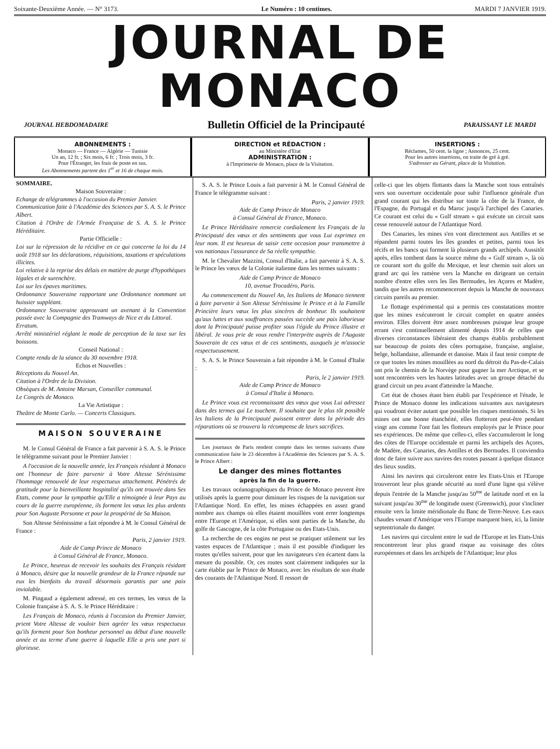Soixante-Deuxième Année. — N° 3173. Le Numéro : 10 centimes. MARDI 7 JANVIER 1919.
JOURNAL DE MONACO
JOURNAL HEBDOMADAIRE Bulletin Officiel de la Principauté PARAISSANT LE MARDI
ABONNEMENTS :
Monaco — France — Algérie — Tunisie
Un an, 12 fr. ; Six mois, 6 fr. ; Trois mois, 3 fr.
Pour l'Étranger, les frais de poste en sus.
Les Abonnements partent des 1<sup>er</sup> et 16 de chaque mois.
DIRECTION et RÉDACTION :
au Ministère d'Etat
ADMINISTRATION :
à l'Imprimerie de Monaco, place de la Visitation.
INSERTIONS :
Réclames, 50 cent. la ligne ; Annonces, 25 cent.
Pour les autres insertions, on traite de gré à gré.
S'adresser au Gérant, place de la Visitation.
SOMMAIRE.
Maison Souveraine :
Echange de télégrammes à l'occasion du Premier Janvier.
Communication faite à l'Académie des Sciences par S. A. S. le Prince Albert.
Citation à l'Ordre de l'Armée Française de S. A. S. le Prince Héréditaire.
Partie Officielle :
Loi sur la répression de la récidive en ce qui concerne la loi du 14 août 1918 sur les déclarations, réquisitions, taxations et spéculations illicites.
Loi relative à la reprise des délais en matière de purge d'hypothèques légales et de surenchère.
Loi sur les épaves maritimes.
Ordonnance Souveraine rapportant une Ordonnance nommant un huissier suppléant.
Ordonnance Souveraine approuvant un avenant à la Convention passée avec la Compagnie des Tramways de Nice et du Littoral.
Erratum.
Arrêté ministériel réglant le mode de perception de la taxe sur les boissons.
Conseil National :
Compte rendu de la séance du 30 novembre 1918.
Echos et Nouvelles :
Réceptions du Nouvel An.
Citation à l'Ordre de la Division.
Obsèques de M. Antoine Marsan, Conseiller communal.
Le Congrès de Monaco.
La Vie Artistique :
Theâtre de Monte Carlo. — Concerts Classiques.
MAISON SOUVERAINE
M. le Consul Général de France a fait parvenir à S. A. S. le Prince le télégramme suivant pour le Premier Janvier :
A l'occasion de la nouvelle année, les Français résidant à Monaco ont l'honneur de faire parvenir à Votre Altesse Sérénissime l'hommage renouvelé de leur respectueux attachement. Pénétrés de gratitude pour la bienveillante hospitalité qu'ils ont trouvée dans Ses Etats, comme pour la sympathie qu'Elle a témoignée à leur Pays au cours de la guerre européenne, ils forment les vœux les plus ardents pour Son Auguste Personne et pour la prospérité de Sa Maison.
Son Altesse Sérénissime a fait répondre à M. le Consul Général de France :
Paris, 2 janvier 1919.
Aide de Camp Prince de Monaco
à Consul Général de France, Monaco.
Le Prince, heureux de recevoir les souhaits des Français résidant à Monaco, désire que la nouvelle grandeur de la France répande sur eux les bienfaits du travail désormais garantis par une paix inviolable.
M. Pingaud a également adressé, en ces termes, les vœux de la Colonie française à S. A. S. le Prince Héréditaire :
Les Français de Monaco, réunis à l'occasion du Premier Janvier, prient Votre Altesse de vouloir bien agréer les vœux respectueux qu'ils forment pour Son bonheur personnel au début d'une nouvelle année et au terme d'une guerre à laquelle Elle a pris une part si glorieuse.
S. A. S. le Prince Louis a fait parvenir à M. le Consul Général de France le télégramme suivant :
Paris, 2 janvier 1919.
Aide de Camp Prince de Monaco
à Consul Général de France, Monaco.
Le Prince Héréditaire remercie cordialement les Français de la Principauté des vœux et des sentiments que vous Lui exprimez en leur nom. Il est heureux de saisir cette occasion pour transmettre à vos nationaux l'assurance de Sa réelle sympathie.
M. le Chevalier Mazzini, Consul d'Italie, a fait parvenir à S. A. S. le Prince les vœux de la Colonie italienne dans les termes suivants :
Aide de Camp Prince de Monaco
10, avenue Trocadéro, Paris.
Au commencement du Nouvel An, les Italiens de Monaco tiennent à faire parvenir à Son Altesse Sérénissime le Prince et à la Famille Princière leurs vœux les plus sincères de bonheur. Ils souhaitent qu'aux luttes et aux souffrances passées succède une paix laborieuse dont la Principauté puisse profiter sous l'égide du Prince illustre et libéral. Je vous prie de vous rendre l'interprète auprès de l'Auguste Souverain de ces vœux et de ces sentiments, auxquels je m'associe respectueusement.
S. A. S. le Prince Souverain a fait répondre à M. le Consul d'Italie :
Paris, le 2 janvier 1919.
Aide de Camp Prince de Monaco
à Consul d'Italie à Monaco.
Le Prince vous est reconnaissant des vœux que vous Lui adressez dans des termes qui Le touchent. Il souhaite que le plus tôt possible les Italiens de la Principauté puissent entrer dans la période des réparations où se trouvera la récompense de leurs sacrifices.
Les journaux de Paris rendent compte dans les termes suivants d'une communication faite le 23 décembre à l'Académie des Sciences par S. A. S. le Prince Albert :
Le danger des mines flottantes
après la fin de la guerre.
Les travaux océanographiques du Prince de Monaco peuvent être utilisés après la guerre pour diminuer les risques de la navigation sur l'Atlantique Nord. En effet, les mines échappées en assez grand nombre aux champs où elles étaient mouillées vont errer longtemps entre l'Europe et l'Amérique, si elles sont parties de la Manche, du golfe de Gascogne, de la côte Portugaise ou des Etats-Unis.
La recherche de ces engins ne peut se pratiquer utilement sur les vastes espaces de l'Atlantique ; mais il est possible d'indiquer les routes qu'elles suivent, pour que les navigateurs s'en écartent dans la mesure du possible. Or, ces routes sont clairement indiquées sur la carte établie par le Prince de Monaco, avec les résultats de son étude des courants de l'Atlantique Nord. Il ressort de
celle-ci que les objets flottants dans la Manche sont tous entraînés vers son ouverture occidentale pour subir l'influence générale d'un grand courant qui les distribue sur toute la côte de la France, de l'Espagne, du Portugal et du Maroc jusqu'à l'archipel des Canaries. Ce courant est celui du « Gulf stream » qui exécute un circuit sans cesse renouvelé autour de l'Atlantique Nord.
Des Canaries, les mines s'en vont directement aux Antilles et se répandent parmi toutes les îles grandes et petites, parmi tous les récifs et les bancs qui forment là plusieurs grands archipels. Aussitôt après, elles tombent dans la source même du « Gulf stream », là où ce courant sort du golfe du Mexique, et leur chemin suit alors un grand arc qui les ramène vers la Manche en dirigeant un certain nombre d'entre elles vers les îles Bermudes, les Açores et Madère, tandis que les autres recommenceront depuis la Manche de nouveaux circuits pareils au premier.
Le flottage expérimental qui a permis ces constatations montre que les mines exécuteront le circuit complet en quatre années environ. Elles doivent être assez nombreuses puisque leur groupe errant s'est continuellement alimenté depuis 1914 de celles que diverses circonstances libéraient des champs établis probablement sur beaucoup de points des côtes portugaise, française, anglaise, belge, hollandaise, allemande et danoise. Mais il faut tenir compte de ce que toutes les mines mouillées au nord du détroit du Pas-de-Calais ont pris le chemin de la Norvège pour gagner la mer Arctique, et se sont rencontrées vers les hautes latitudes avec un groupe détaché du grand circuit un peu avant d'atteindre la Manche.
Cet état de choses étant bien établi par l'expérience et l'étude, le Prince de Monaco donne les indications suivantes aux navigateurs qui voudront éviter autant que possible les risques mentionnés. Si les mines ont une bonne étanchéité, elles flotteront peut-être pendant vingt ans comme l'ont fait les flotteurs employés par le Prince pour ses expériences. De même que celles-ci, elles s'accumuleront le long des côtes de l'Europe occidentale et parmi les archipels des Açores, de Madère, des Canaries, des Antilles et des Bermudes. Il conviendra donc de faire suivre aux navires des routes passant à quelque distance des lieux susdits.
Ainsi les navires qui circuleront entre les Etats-Unis et l'Europe trouveront leur plus grande sécurité au nord d'une ligne qui s'élève depuis l'entrée de la Manche jusqu'au 50<sup>me</sup> de latitude nord et en la suivant jusqu'au 30<sup>me</sup> de longitude ouest (Greenwich), pour s'incliner ensuite vers la limite méridionale du Banc de Terre-Neuve. Les eaux chaudes venant d'Amérique vers l'Europe marquent bien, ici, la limite septentrionale du danger.
Les navires qui circulent entre le sud de l'Europe et les Etats-Unis rencontreront leur plus grand risque au voisinage des côtes européennes et dans les archipels de l'Atlantique; leur plus